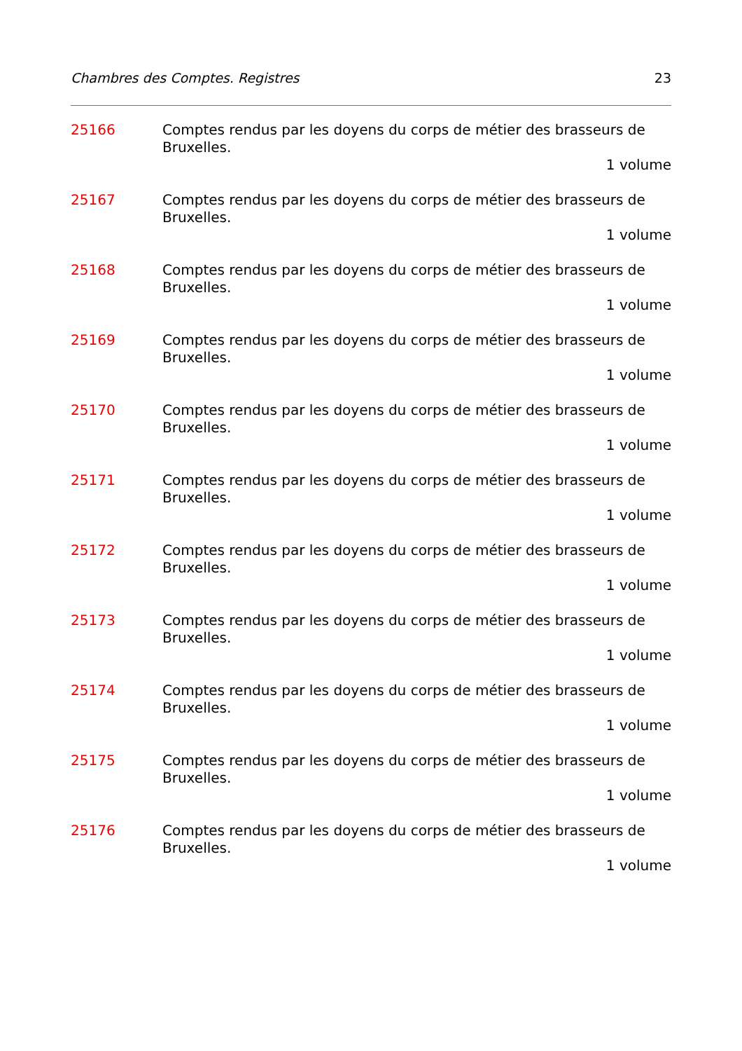Chambres des Comptes. Registres 23
25166 Comptes rendus par les doyens du corps de métier des brasseurs de Bruxelles.
1 volume
25167 Comptes rendus par les doyens du corps de métier des brasseurs de Bruxelles.
1 volume
25168 Comptes rendus par les doyens du corps de métier des brasseurs de Bruxelles.
1 volume
25169 Comptes rendus par les doyens du corps de métier des brasseurs de Bruxelles.
1 volume
25170 Comptes rendus par les doyens du corps de métier des brasseurs de Bruxelles.
1 volume
25171 Comptes rendus par les doyens du corps de métier des brasseurs de Bruxelles.
1 volume
25172 Comptes rendus par les doyens du corps de métier des brasseurs de Bruxelles.
1 volume
25173 Comptes rendus par les doyens du corps de métier des brasseurs de Bruxelles.
1 volume
25174 Comptes rendus par les doyens du corps de métier des brasseurs de Bruxelles.
1 volume
25175 Comptes rendus par les doyens du corps de métier des brasseurs de Bruxelles.
1 volume
25176 Comptes rendus par les doyens du corps de métier des brasseurs de Bruxelles.
1 volume